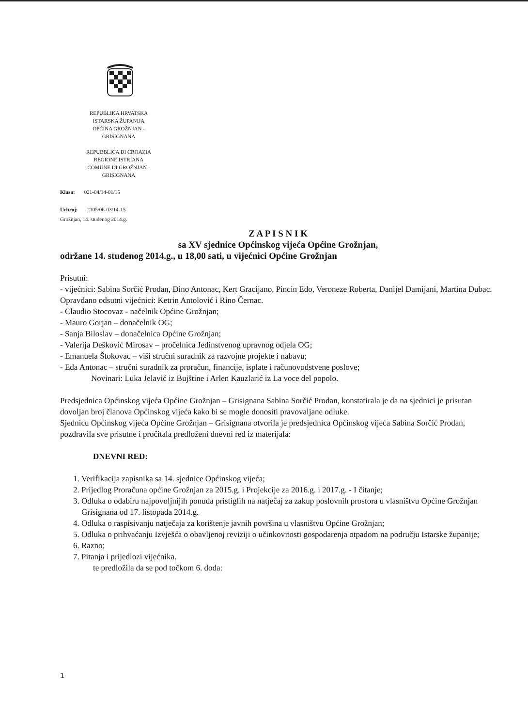REPUBLIKA HRVATSKA
ISTARSKA ŽUPANIJA
OPĆINA GROŽNJAN -
GRISIGNANA
REPUBBLICA DI CROAZIA
REGIONE ISTRIANA
COMUNE DI GROŽNJAN -
GRISIGNANA
Klasa: 021-04/14-01/15
Urbroj: 2105/06-03/14-15
Grožnjan, 14. studenog 2014.g.
Z A P I S N I K
sa XV sjednice Općinskog vijeća Općine Grožnjan,
održane 14. studenog 2014.g., u 18,00 sati, u vijećnici Općine Grožnjan
Prisutni:
- vijećnici: Sabina Sorčić Prodan, Đino Antonac, Kert Gracijano, Pincin Edo, Veroneze Roberta, Danijel Damijani, Martina Dubac.
Opravdano odsutni vijećnici: Ketrin Antolović i Rino Černac.
- Claudio Stocovaz - načelnik Općine Grožnjan;
- Mauro Gorjan – donačelnik OG;
- Sanja Biloslav – donačelnica Općine Grožnjan;
- Valerija Dešković Mirosav – pročelnica Jedinstvenog upravnog odjela OG;
- Emanuela Štokovac – viši stručni suradnik za razvojne projekte i nabavu;
- Eda Antonac – stručni suradnik za proračun, financije, isplate i računovodstvene poslove;
Novinari: Luka Jelavić iz Bujštine i Arlen Kauzlarić iz La voce del popolo.
Predsjednica Općinskog vijeća Općine Grožnjan – Grisignana Sabina Sorčić Prodan, konstatirala je da na sjednici je prisutan dovoljan broj članova Općinskog vijeća kako bi se mogle donositi pravovaljane odluke.
Sjednicu Općinskog vijeća Općine Grožnjan – Grisignana otvorila je predsjednica Općinskog vijeća Sabina Sorčić Prodan, pozdravila sve prisutne i pročitala predloženi dnevni red iz materijala:
DNEVNI RED:
1. Verifikacija zapisnika sa 14. sjednice Općinskog vijeća;
2. Prijedlog Proračuna općine Grožnjan za 2015.g. i Projekcije za 2016.g. i 2017.g. - I čitanje;
3. Odluka o odabiru najpovoljnijih ponuda pristiglih na natječaj za zakup poslovnih prostora u vlasništvu Općine Grožnjan Grisignana od 17. listopada 2014.g.
4. Odluka o raspisivanju natječaja za korištenje javnih površina u vlasništvu Općine Grožnjan;
5. Odluka o prihvaćanju Izvješća o obavljenoj reviziji o učinkovitosti gospodarenja otpadom na području Istarske županije;
6. Razno;
7. Pitanja i prijedlozi vijećnika.
te predložila da se pod točkom 6. doda:
1